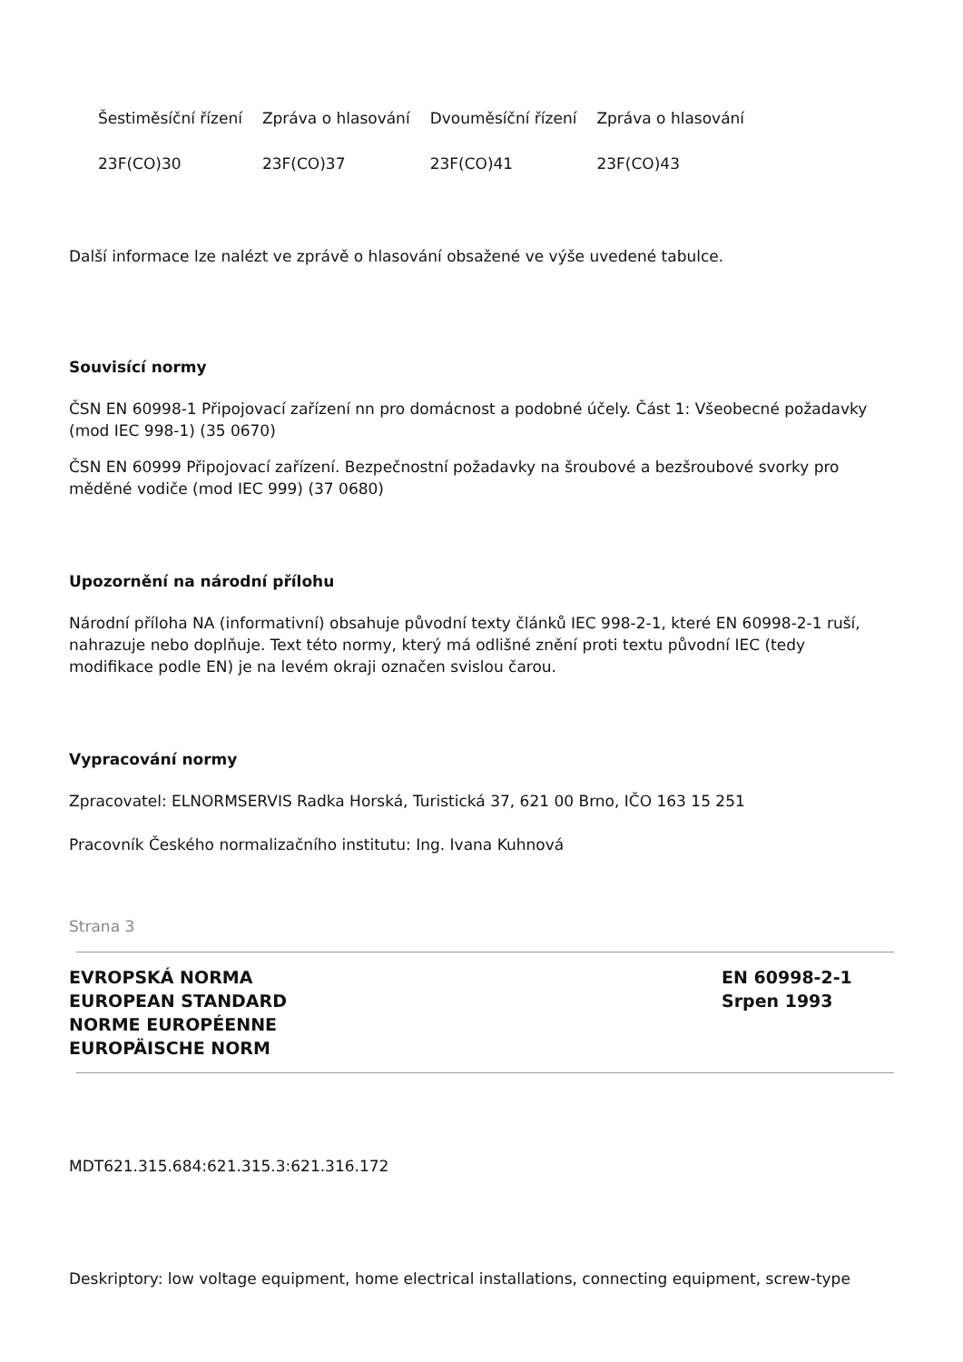| Šestiměsíční řízení | Zpráva o hlasování | Dvouměsíční řízení | Zpráva o hlasování |
| 23F(CO)30 | 23F(CO)37 | 23F(CO)41 | 23F(CO)43 |
Další informace lze nalézt ve zprávě o hlasování obsažené ve výše uvedené tabulce.
Souvisící normy
ČSN EN 60998-1 Připojovací zařízení nn pro domácnost a podobné účely. Část 1: Všeobecné požadavky (mod IEC 998-1) (35 0670)
ČSN EN 60999 Připojovací zařízení. Bezpečnostní požadavky na šroubové a bezšroubové svorky pro měděné vodiče (mod IEC 999) (37 0680)
Upozornění na národní přílohu
Národní příloha NA (informativní) obsahuje původní texty článků IEC 998-2-1, které EN 60998-2-1 ruší, nahrazuje nebo doplňuje. Text této normy, který má odlišné znění proti textu původní IEC (tedy modifikace podle EN) je na levém okraji označen svislou čarou.
Vypracování normy
Zpracovatel: ELNORMSERVIS Radka Horská, Turistická 37, 621 00 Brno, IČO 163 15 251
Pracovník Českého normalizačního institutu: Ing. Ivana Kuhnová
Strana 3
EVROPSKÁ NORMA
EUROPEAN STANDARD
NORME EUROPÉENNE
EUROPÄISCHE NORM
EN 60998-2-1
Srpen 1993
MDT621.315.684:621.315.3:621.316.172
Deskriptory: low voltage equipment, home electrical installations, connecting equipment, screw-type